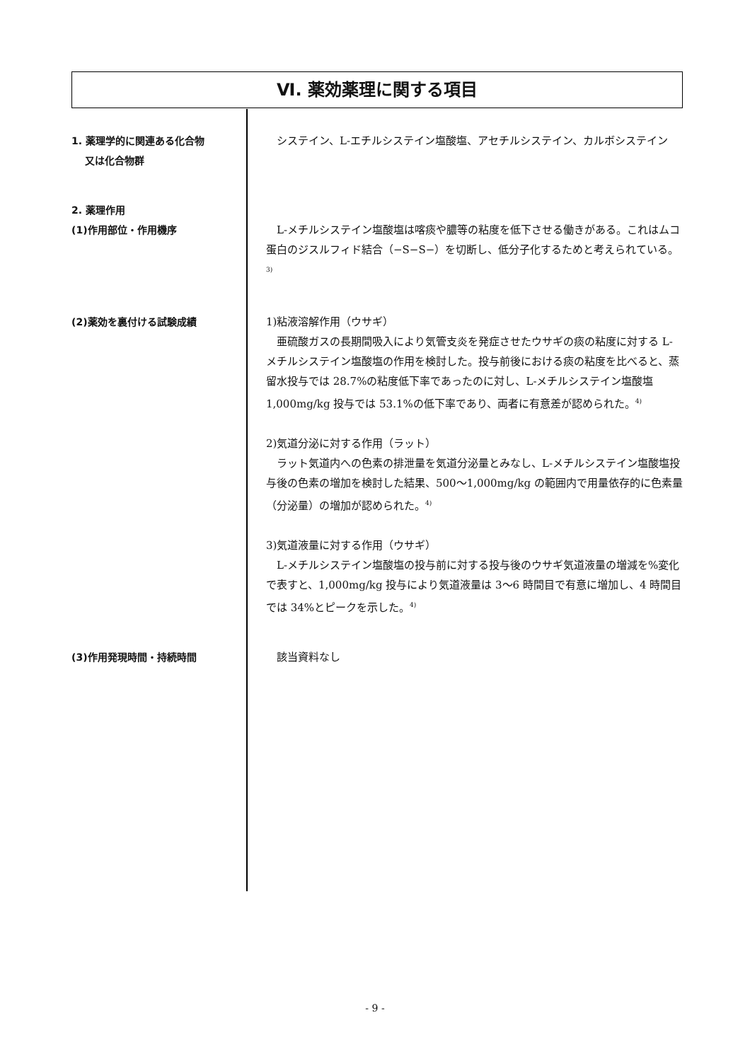Ⅵ. 薬効薬理に関する項目
1. 薬理学的に関連ある化合物
又は化合物群
　システイン、L-エチルシステイン塩酸塩、アセチルシステイン、カルボシステイン
2. 薬理作用
(1)作用部位・作用機序
　L-メチルシステイン塩酸塩は喀痰や膿等の粘度を低下させる働きがある。これはムコ蛋白のジスルフィド結合（−S−S−）を切断し、低分子化するためと考えられている。<sup>3)</sup>
(2)薬効を裏付ける試験成績
1)粘液溶解作用（ウサギ）
　亜硫酸ガスの長期間吸入により気管支炎を発症させたウサギの痰の粘度に対する L-メチルシステイン塩酸塩の作用を検討した。投与前後における痰の粘度を比べると、蒸留水投与では 28.7%の粘度低下率であったのに対し、L-メチルシステイン塩酸塩 1,000mg/kg 投与では 53.1%の低下率であり、両者に有意差が認められた。<sup>4)</sup>
2)気道分泌に対する作用（ラット）
　ラット気道内への色素の排泄量を気道分泌量とみなし、L-メチルシステイン塩酸塩投与後の色素の増加を検討した結果、500〜1,000mg/kg の範囲内で用量依存的に色素量（分泌量）の増加が認められた。<sup>4)</sup>
3)気道液量に対する作用（ウサギ）
　L-メチルシステイン塩酸塩の投与前に対する投与後のウサギ気道液量の増減を%変化で表すと、1,000mg/kg 投与により気道液量は 3〜6 時間目で有意に増加し、4 時間目では 34%とピークを示した。<sup>4)</sup>
(3)作用発現時間・持続時間
　該当資料なし
- 9 -